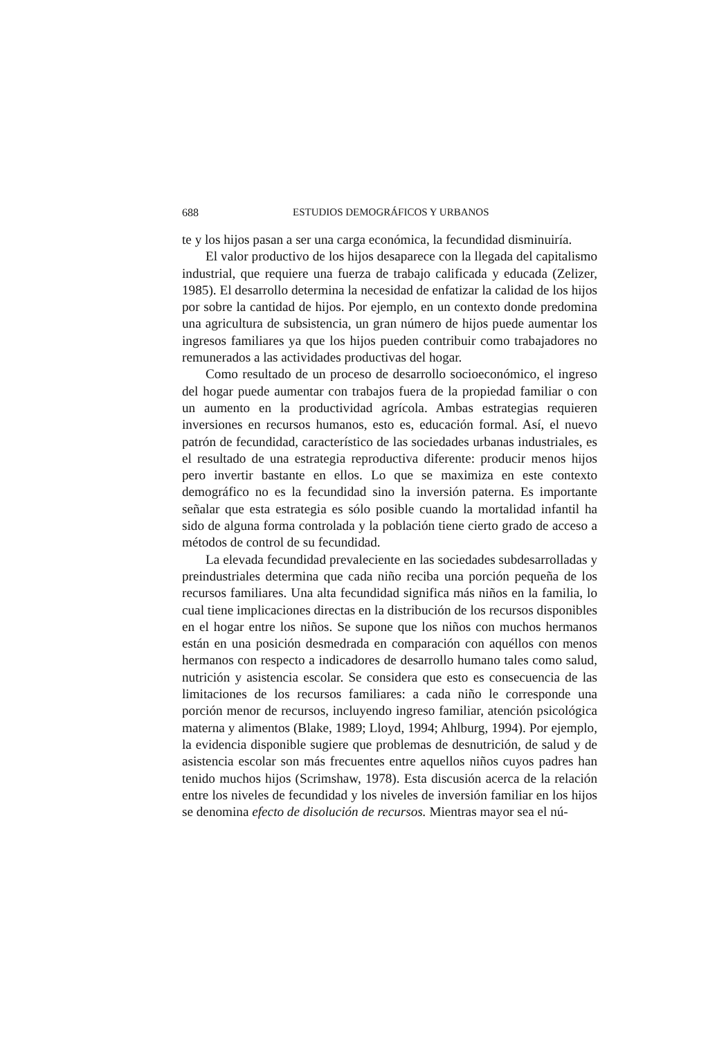688 ESTUDIOS DEMOGRÁFICOS Y URBANOS
te y los hijos pasan a ser una carga económica, la fecundidad disminuiría.
El valor productivo de los hijos desaparece con la llegada del capitalismo industrial, que requiere una fuerza de trabajo calificada y educada (Zelizer, 1985). El desarrollo determina la necesidad de enfatizar la calidad de los hijos por sobre la cantidad de hijos. Por ejemplo, en un contexto donde predomina una agricultura de subsistencia, un gran número de hijos puede aumentar los ingresos familiares ya que los hijos pueden contribuir como trabajadores no remunerados a las actividades productivas del hogar.
Como resultado de un proceso de desarrollo socioeconómico, el ingreso del hogar puede aumentar con trabajos fuera de la propiedad familiar o con un aumento en la productividad agrícola. Ambas estrategias requieren inversiones en recursos humanos, esto es, educación formal. Así, el nuevo patrón de fecundidad, característico de las sociedades urbanas industriales, es el resultado de una estrategia reproductiva diferente: producir menos hijos pero invertir bastante en ellos. Lo que se maximiza en este contexto demográfico no es la fecundidad sino la inversión paterna. Es importante señalar que esta estrategia es sólo posible cuando la mortalidad infantil ha sido de alguna forma controlada y la población tiene cierto grado de acceso a métodos de control de su fecundidad.
La elevada fecundidad prevaleciente en las sociedades subdesarrolladas y preindustriales determina que cada niño reciba una porción pequeña de los recursos familiares. Una alta fecundidad significa más niños en la familia, lo cual tiene implicaciones directas en la distribución de los recursos disponibles en el hogar entre los niños. Se supone que los niños con muchos hermanos están en una posición desmedrada en comparación con aquéllos con menos hermanos con respecto a indicadores de desarrollo humano tales como salud, nutrición y asistencia escolar. Se considera que esto es consecuencia de las limitaciones de los recursos familiares: a cada niño le corresponde una porción menor de recursos, incluyendo ingreso familiar, atención psicológica materna y alimentos (Blake, 1989; Lloyd, 1994; Ahlburg, 1994). Por ejemplo, la evidencia disponible sugiere que problemas de desnutrición, de salud y de asistencia escolar son más frecuentes entre aquellos niños cuyos padres han tenido muchos hijos (Scrimshaw, 1978). Esta discusión acerca de la relación entre los niveles de fecundidad y los niveles de inversión familiar en los hijos se denomina efecto de disolución de recursos. Mientras mayor sea el nú-